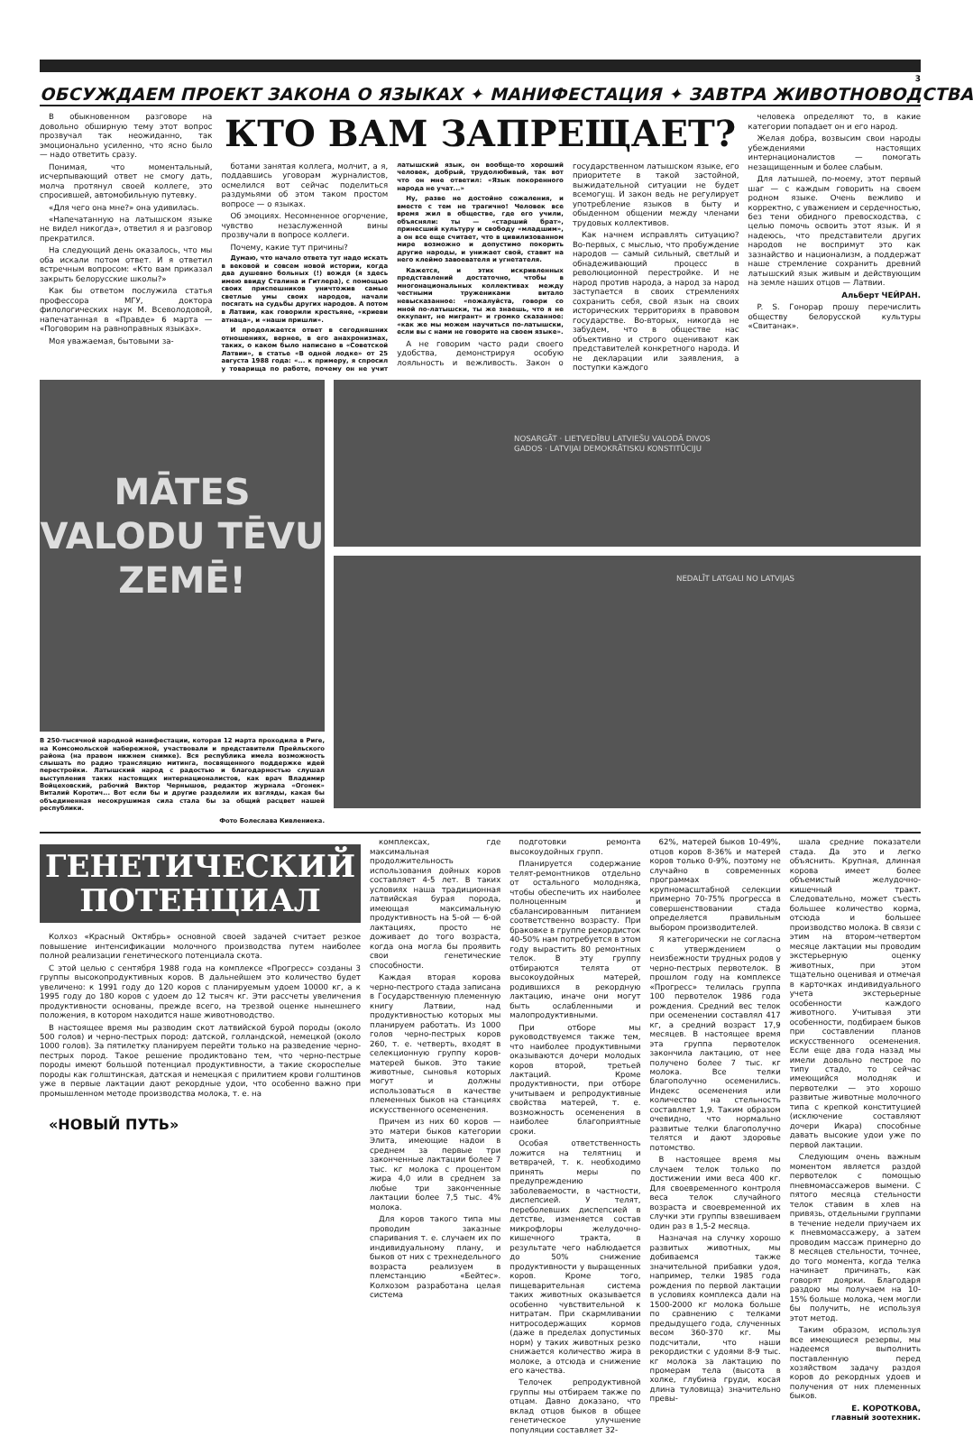3
ОБСУЖДАЕМ ПРОЕКТ ЗАКОНА О ЯЗЫКАХ ✦ МАНИФЕСТАЦИЯ ✦ ЗАВТРА ЖИВОТНОВОДСТВА
В обыкновенном разговоре на довольно обширную тему этот вопрос прозвучал так неожиданно, так эмоционально усиленно, что ясно было — надо ответить сразу.
Понимая, что моментальный, исчерпывающий ответ не смогу дать, молча протянул своей коллеге, это спросившей, автомобильную путевку.
«Для чего она мне?» она удивилась.
«Напечатанную на латышском языке не видел никогда», ответил я и разговор прекратился.
На следующий день оказалось, что мы оба искали потом ответ. И я ответил встречным вопросом: «Кто вам приказал закрыть белорусские школы?»
Как бы ответом послужила статья профессора МГУ, доктора филологических наук М. Всеволодовой, напечатанная в «Правде» 6 марта — «Поговорим на равноправных языках».
Моя уважаемая, бытовыми за-
КТО ВАМ ЗАПРЕЩАЕТ?
ботами занятая коллега, молчит, а я, поддавшись уговорам журналистов, осмелился вот сейчас поделиться раздумьями об этом таком простом вопросе — о языках.
Об эмоциях. Несомненное огорчение, чувство незаслуженной вины прозвучали в вопросе коллеги.
Почему, какие тут причины?
Думаю, что начало ответа тут надо искать в вековой и совсем новой истории, когда два душевно больных (!) вождя (я здесь имею ввиду Сталина и Гитлера), с помощью своих приспешников уничтожив самые светлые умы своих народов, начали посягать на судьбы других народов. А потом в Латвии, как говорили крестьяне, «криеви атнаца», и «наши пришли».
И продолжается ответ в сегодняшних отношениях, вернее, в его анахронизмах, таких, о каком было написано в «Советской Латвии», в статье «В одной лодке» от 25 августа 1988 года: «... к примеру, я спросил у товарища по работе, почему он не учит латышский язык, он вообще-то хороший человек, добрый, трудолюбивый, так вот что он мне ответил: «Язык покоренного народа не учат...»
Ну, разве не достойно сожаления, и вместе с тем не трагично! Человек все время жил в обществе, где его учили, объясняли: ты — «старший брат», принесший культуру и свободу «младшим», а он все еще считает, что в цивилизованном мире возможно и допустимо покорить другие народы, и унижает свой, ставит на него клеймо завоевателя и угнетателя.
Кажется, и этих искривленных представлений достаточно, чтобы в многонациональных коллективах между честными тружениками витало невысказанное: «пожалуйста, говори со мной по-латышски, ты же знаешь, что я не оккупант, не мигрант» и громко сказанное: «как же мы можем научиться по-латышски, если вы с нами не говорите на своем языке».
А не говорим часто ради своего удобства, демонстрируя особую лояльность и вежливость. Закон о государственном латышском языке, его приоритете в такой застойной, выжидательной ситуации не будет всемогущ. И закон ведь не регулирует употребление языков в быту и обыденном общении между членами трудовых коллективов.
Как начнем исправлять ситуацию? Во-первых, с мыслью, что пробуждение народов — самый сильный, светлый и обнадеживающий процесс в революционной перестройке. И не народ против народа, а народ за народ заступается в своих стремлениях сохранить себя, свой язык на своих исторических территориях в правовом государстве. Во-вторых, никогда не забудем, что в обществе нас объективно и строго оценивают как представителей конкретного народа. И не декларации или заявления, а поступки каждого
человека определяют то, в какие категории попадает он и его народ.
Желая добра, возвысим свои народы убеждениями настоящих интернационалистов — помогать незащищенным и более слабым.
Для латышей, по-моему, этот первый шаг — с каждым говорить на своем родном языке. Очень вежливо и корректно, с уважением и сердечностью, без тени обидного превосходства, с целью помочь освоить этот язык. И я надеюсь, что представители других народов не воспримут это как зазнайство и национализм, а поддержат наше стремление сохранить древний латышский язык живым и действующим на земле наших отцов — Латвии.
Альберт ЧЕЙРАН.
P. S. Гонорар прошу перечислить обществу белорусской культуры «Свитанак».
MĀTES VALODU TĒVU ZEMĒ!
В 250-тысячной народной манифестации, которая 12 марта проходила в Риге, на Комсомольской набережной, участвовали и представители Прейльского района (на правом нижнем снимке). Вся республика имела возможность слышать по радио трансляцию митинга, посвященного поддержке идей перестройки. Латышский народ с радостью и благодарностью слушал выступления таких настоящих интернационалистов, как врач Владимир Войцеховский, рабочий Виктор Чернышов, редактор журнала «Огонек» Виталий Коротич... Вот если бы и другие разделили их взгляды, какая бы объединенная несокрушимая сила стала бы за общий расцвет нашей республики.
Фото Болеслава Кивлениека.
NOSARGĀT · LIETVEDĪBU LATVIEŠU VALODĀ DIVOS GADOS · LATVIJAI DEMOKRĀTISKU KONSTITŪCIJU
NEDALĪT LATGALI NO LATVIJAS
ГЕНЕТИЧЕСКИЙ ПОТЕНЦИАЛ
Колхоз «Красный Октябрь» основной своей задачей считает резкое повышение интенсификации молочного производства путем наиболее полной реализации генетического потенциала скота.
С этой целью с сентября 1988 года на комплексе «Прогресс» созданы 3 группы высокопродуктивных коров. В дальнейшем это количество будет увеличено: к 1991 году до 120 коров с планируемым удоем 10000 кг, а к 1995 году до 180 коров с удоем до 12 тысяч кг. Эти рассчеты увеличения продуктивности основаны, прежде всего, на трезвой оценке нынешнего положения, в котором находится наше животноводство.
В настоящее время мы разводим скот латвийской бурой породы (около 500 голов) и черно-пестрых пород: датской, голландской, немецкой (около 1000 голов). За пятилетку планируем перейти только на разведение черно-пестрых пород. Такое решение продиктовано тем, что черно-пестрые породы имеют большой потенциал продуктивности, а такие скороспелые породы как голштинская, датская и немецкая с прилитием крови голштинов уже в первые лактации дают рекордные удои, что особенно важно при промышленном методе производства молока, т. е. на
«НОВЫЙ ПУТЬ»
комплексах, где максимальная продолжительность использования дойных коров составляет 4-5 лет. В таких условиях наша традиционная латвийская бурая порода, имеющая максимальную продуктивность на 5-ой — 6-ой лактациях, просто не доживает до того возраста, когда она могла бы проявить свои генетические способности.
Каждая вторая корова черно-пестрого стада записана в Государственную племенную книгу Латвии, над продуктивностью которых мы планируем работать. Из 1000 голов черно-пестрых коров 260, т. е. четверть, входят в селекционную группу коров-матерей быков. Это такие животные, сыновья которых могут и должны использоваться в качестве племенных быков на станциях искусственного осеменения.
Причем из них 60 коров — это матери быков категории Элита, имеющие надои в среднем за первые три законченные лактации более 7 тыс. кг молока с процентом жира 4,0 или в среднем за любые три законченные лактации более 7,5 тыс. 4% молока.
Для коров такого типа мы проводим заказные спаривания т. е. случаем их по индивидуальному плану, и быков от них с трехнедельного возраста реализуем в племстанцию «Бейтес». Колхозом разработана целая система
подготовки ремонта высокоудойных групп.
Планируется содержание телят-ремонтников отдельно от остального молодняка, чтобы обеспечить их наиболее полноценным и сбалансированным питанием соответственно возрасту. При браковке в группе рекордисток 40-50% нам потребуется в этом году вырастить 80 ремонтных телок. В эту группу отбираются телята от высокоудойных матерей, родившихся в рекордную лактацию, иначе они могут быть ослабленными и малопродуктивными.
При отборе мы руководствуемся также тем, что наиболее продуктивными оказываются дочери молодых коров второй, третьей лактаций. Кроме продуктивности, при отборе учитываем и репродуктивные свойства матерей, т. е. возможность осеменения в наиболее благоприятные сроки.
Особая ответственность ложится на телятниц и ветврачей, т. к. необходимо принять меры по предупреждению заболеваемости, в частности, диспепсией. У телят, переболевших диспепсией в детстве, изменяется состав микрофлоры желудочно-кишечного тракта, в результате чего наблюдается до 50% снижение продуктивности у выращенных коров. Кроме того, пищеварительная система таких животных оказывается особенно чувствительной к нитратам. При скармливании нитросодержащих кормов (даже в пределах допустимых норм) у таких животных резко снижается количество жира в молоке, а отсюда и снижение его качества.
Телочек репродуктивной группы мы отбираем также по отцам. Давно доказано, что вклад отцов быков в общее генетическое улучшение популяции составляет 32-
62%, матерей быков 10-49%, отцов коров 8-36% и матерей коров только 0-9%, поэтому не случайно в современных программах крупномасштабной селекции примерно 70-75% прогресса в совершенствовании стада определяется правильным выбором производителей.
Я категорически не согласна с утверждением о неизбежности трудных родов у черно-пестрых первотелок. В прошлом году на комплексе «Прогресс» телилась группа 100 первотелок 1986 года рождения. Средний вес телок при осеменении составлял 417 кг, а средний возраст 17,9 месяцев. В настоящее время эта группа первотелок закончила лактацию, от нее получено более 7 тыс. кг молока. Все телки благополучно осеменились. Индекс осеменения или количество на стельность составляет 1,9. Таким образом очевидно, что нормально развитые телки благополучно телятся и дают здоровье потомство.
В настоящее время мы случаем телок только по достижении ими веса 400 кг. Для своевременного контроля веса телок случайного возраста и своевременной их случки эти группы взвешиваем один раз в 1,5-2 месяца.
Назначая на случку хорошо развитых животных, мы добиваемся также значительной прибавки удоя, например, телки 1985 года рождения по первой лактации в условиях комплекса дали на 1500-2000 кг молока больше по сравнению с телками предыдущего года, слученных весом 360-370 кг. Мы подсчитали, что наши рекордистки с удоями 8-9 тыс. кг молока за лактацию по промерам тела (высота в холке, глубина груди, косая длина туловища) значительно превы-
шала средние показатели стада. Да это и легко объяснить. Крупная, длинная корова имеет более объемистый желудочно-кишечный тракт. Следовательно, может съесть большее количество корма, отсюда и большее производство молока. В связи с этим на втором-четвертом месяце лактации мы проводим экстерьерную оценку животных, при этом тщательно оценивая и отмечая в карточках индивидуального учета экстерьерные особенности каждого животного. Учитывая эти особенности, подбираем быков при составлении планов искусственного осеменения. Если еще два года назад мы имели довольно пестрое по типу стадо, то сейчас имеющийся молодняк и первотелки — это хорошо развитые животные молочного типа с крепкой конституцией (исключение составляют дочери Икара) способные давать высокие удои уже по первой лактации.
Следующим очень важным моментом является раздой первотелок с помощью пневмомассажеров вымени. С пятого месяца стельности телок ставим в хлев на привязь, отдельными группами в течение недели приучаем их к пневмомассажеру, а затем проводим массаж примерно до 8 месяцев стельности, точнее, до того момента, когда телка начинает причинать, как говорят доярки. Благодаря раздою мы получаем на 10-15% больше молока, чем могли бы получить, не используя этот метод.
Таким образом, используя все имеющиеся резервы, мы надеемся выполнить поставленную перед хозяйством задачу раздоя коров до рекордных удоев и получения от них племенных быков.
Е. КОРОТКОВА,
главный зоотехник.